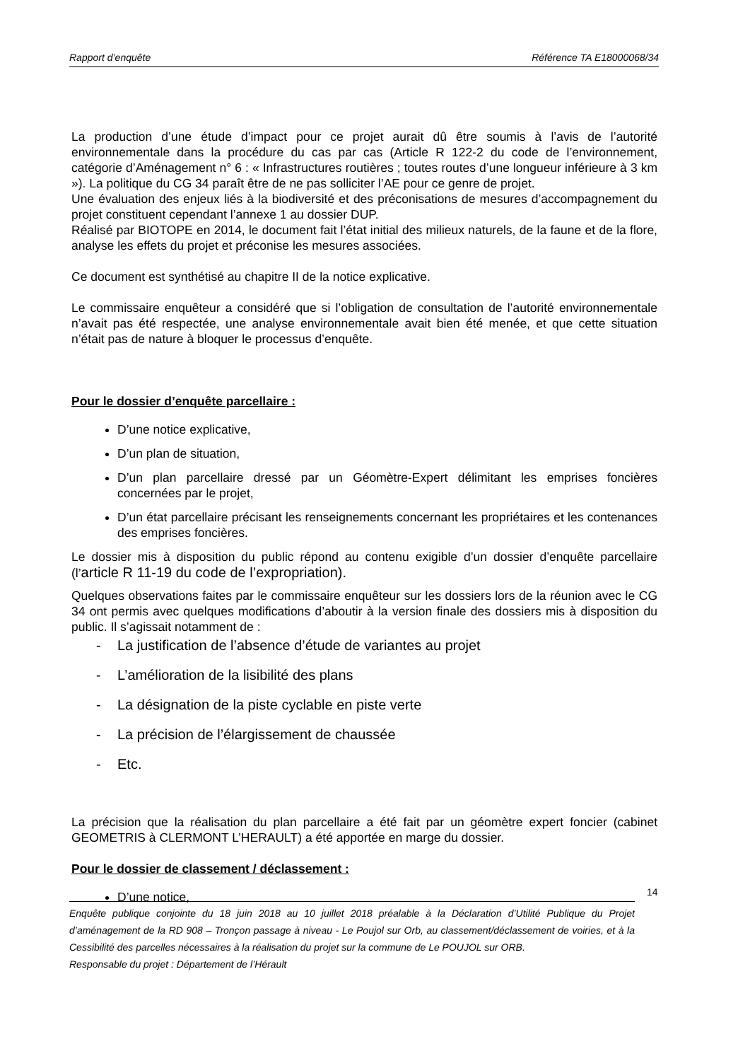Rapport d’enquête Référence TA E18000068/34
La production d’une étude d’impact pour ce projet aurait dû être soumis à l’avis de l’autorité environnementale dans la procédure du cas par cas (Article R 122-2 du code de l’environnement, catégorie d’Aménagement n° 6 : « Infrastructures routières ; toutes routes d’une longueur inférieure à 3 km »). La politique du CG 34 paraît être de ne pas solliciter l’AE pour ce genre de projet.
Une évaluation des enjeux liés à la biodiversité et des préconisations de mesures d’accompagnement du projet constituent cependant l’annexe 1 au dossier DUP.
Réalisé par BIOTOPE en 2014, le document fait l’état initial des milieux naturels, de la faune et de la flore, analyse les effets du projet et préconise les mesures associées.
Ce document est synthétisé au chapitre II de la notice explicative.
Le commissaire enquêteur a considéré que si l’obligation de consultation de l’autorité environnementale n’avait pas été respectée, une analyse environnementale avait bien été menée, et que cette situation n’était pas de nature à bloquer le processus d’enquête.
Pour le dossier d’enquête parcellaire :
D’une notice explicative,
D’un plan de situation,
D’un plan parcellaire dressé par un Géomètre-Expert délimitant les emprises foncières concernées par le projet,
D’un état parcellaire précisant les renseignements concernant les propriétaires et les contenances des emprises foncières.
Le dossier mis à disposition du public répond au contenu exigible d’un dossier d’enquête parcellaire (l’article R 11-19 du code de l’expropriation).
Quelques observations faites par le commissaire enquêteur sur les dossiers lors de la réunion avec le CG 34 ont permis avec quelques modifications d’aboutir à la version finale des dossiers mis à disposition du public. Il s’agissait notamment de :
- La justification de l’absence d’étude de variantes au projet
- L’amélioration de la lisibilité des plans
- La désignation de la piste cyclable en piste verte
- La précision de l’élargissement de chaussée
- Etc.
La précision que la réalisation du plan parcellaire a été fait par un géomètre expert foncier (cabinet GEOMETRIS à CLERMONT L’HERAULT) a été apportée en marge du dossier.
Pour le dossier de classement / déclassement :
D’une notice,
14
Enquête publique conjointe du 18 juin 2018 au 10 juillet 2018 préalable à la Déclaration d’Utilité Publique du Projet d’aménagement de la RD 908 – Tronçon passage à niveau - Le Poujol sur Orb, au classement/déclassement de voiries, et à la Cessibilité des parcelles nécessaires à la réalisation du projet sur la commune de Le POUJOL sur ORB.
Responsable du projet : Département de l’Hérault